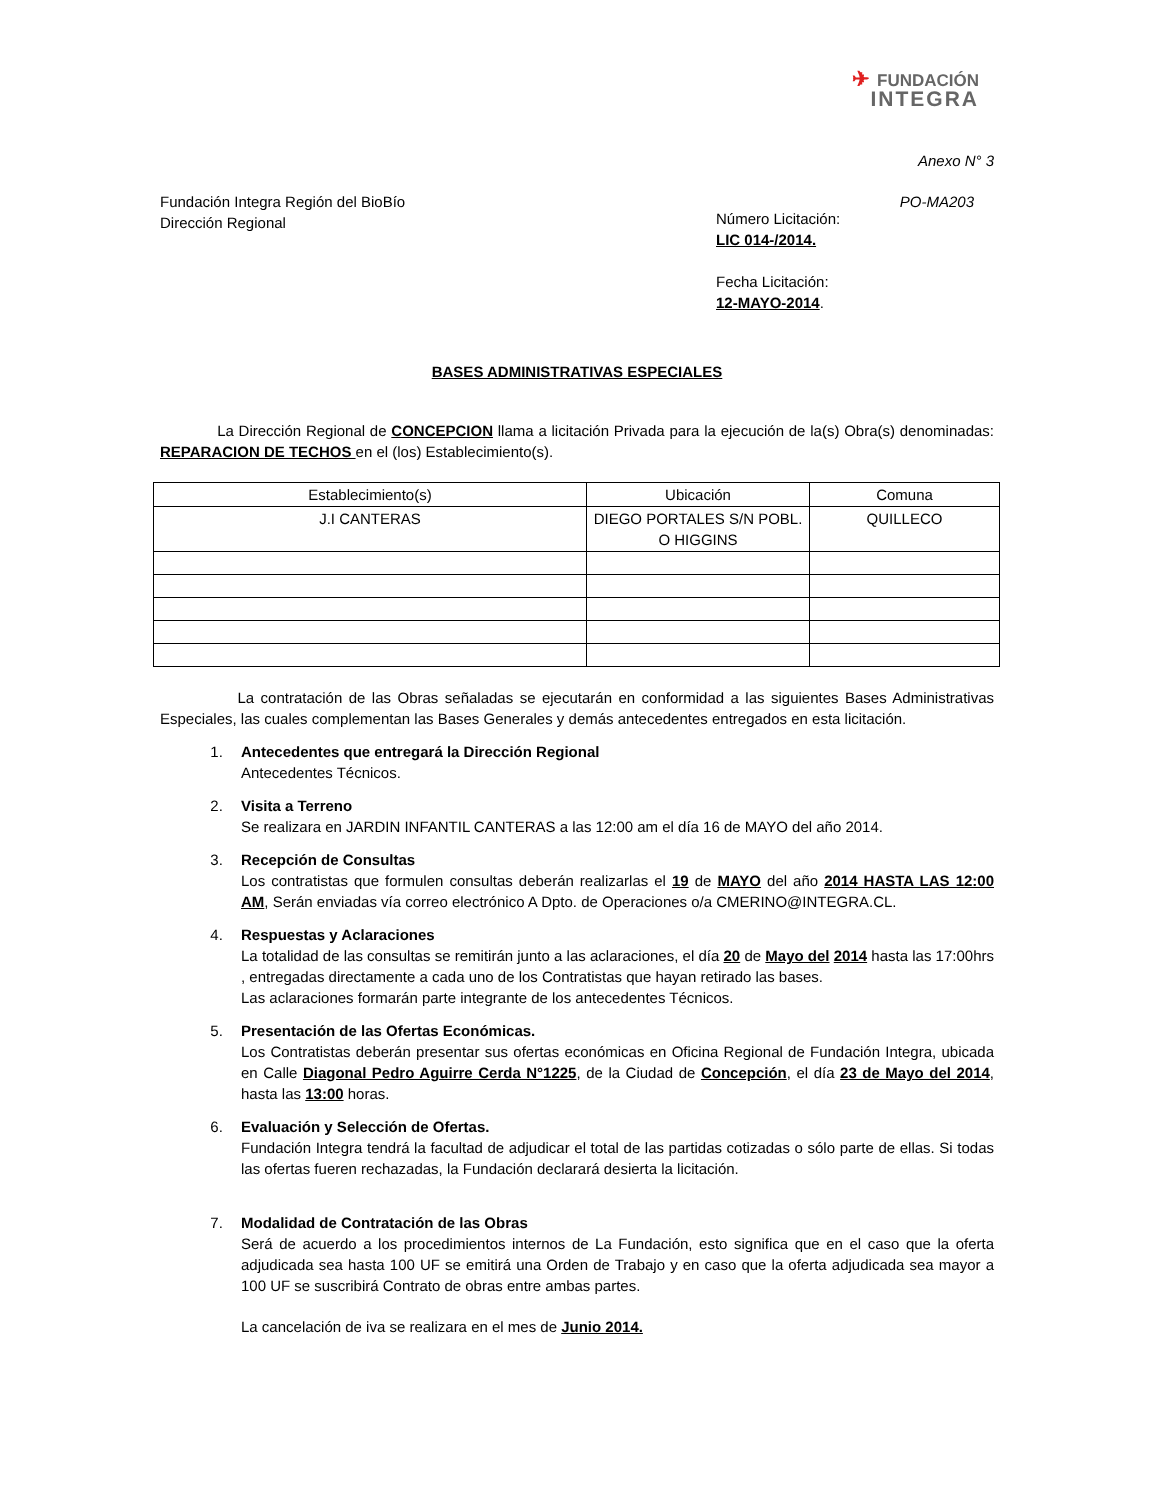✈ FUNDACIÓN
INTEGRA
Anexo N° 3
Fundación Integra Región del BioBío
Dirección Regional
PO-MA203
Número Licitación:
LIC 014-/2014.
Fecha Licitación:
12-MAYO-2014.
BASES ADMINISTRATIVAS ESPECIALES
La Dirección Regional de CONCEPCION llama a licitación Privada para la ejecución de la(s) Obra(s) denominadas: REPARACION DE TECHOS en el (los) Establecimiento(s).
| Establecimiento(s) | Ubicación | Comuna |
| --- | --- | --- |
| J.I CANTERAS | DIEGO PORTALES S/N POBL. O HIGGINS | QUILLECO |
La contratación de las Obras señaladas se ejecutarán en conformidad a las siguientes Bases Administrativas Especiales, las cuales complementan las Bases Generales y demás antecedentes entregados en esta licitación.
1.
Antecedentes que entregará la Dirección Regional
Antecedentes Técnicos.
2.
Visita a Terreno
Se realizara en JARDIN INFANTIL CANTERAS a las 12:00 am el día 16 de MAYO del año 2014.
3.
Recepción de Consultas
Los contratistas que formulen consultas deberán realizarlas el 19 de MAYO del año 2014 HASTA LAS 12:00 AM, Serán enviadas vía correo electrónico A Dpto. de Operaciones o/a CMERINO@INTEGRA.CL.
4.
Respuestas y Aclaraciones
La totalidad de las consultas se remitirán junto a las aclaraciones, el día 20 de Mayo del 2014 hasta las 17:00hrs , entregadas directamente a cada uno de los Contratistas que hayan retirado las bases.
Las aclaraciones formarán parte integrante de los antecedentes Técnicos.
5.
Presentación de las Ofertas Económicas.
Los Contratistas deberán presentar sus ofertas económicas en Oficina Regional de Fundación Integra, ubicada en Calle Diagonal Pedro Aguirre Cerda N°1225, de la Ciudad de Concepción, el día 23 de Mayo del 2014, hasta las 13:00 horas.
6.
Evaluación y Selección de Ofertas.
Fundación Integra tendrá la facultad de adjudicar el total de las partidas cotizadas o sólo parte de ellas. Si todas las ofertas fueren rechazadas, la Fundación declarará desierta la licitación.
7.
Modalidad de Contratación de las Obras
Será de acuerdo a los procedimientos internos de La Fundación, esto significa que en el caso que la oferta adjudicada sea hasta 100 UF se emitirá una Orden de Trabajo y en caso que la oferta adjudicada sea mayor a 100 UF se suscribirá Contrato de obras entre ambas partes.
La cancelación de iva se realizara en el mes de Junio 2014.